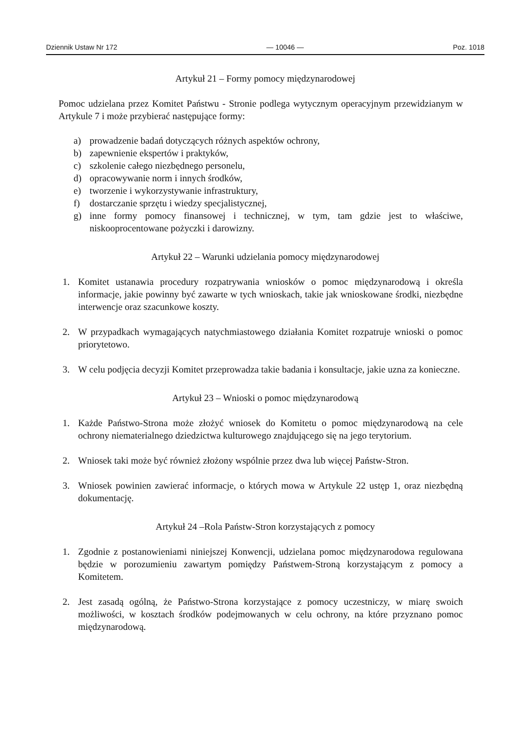Dziennik Ustaw Nr 172 — 10046 — Poz. 1018
Artykuł 21 – Formy pomocy międzynarodowej
Pomoc udzielana przez Komitet Państwu - Stronie podlega wytycznym operacyjnym przewidzianym w Artykule 7 i może przybierać następujące formy:
a) prowadzenie badań dotyczących różnych aspektów ochrony,
b) zapewnienie ekspertów i praktyków,
c) szkolenie całego niezbędnego personelu,
d) opracowywanie norm i innych środków,
e) tworzenie i wykorzystywanie infrastruktury,
f) dostarczanie sprzętu i wiedzy specjalistycznej,
g) inne formy pomocy finansowej i technicznej, w tym, tam gdzie jest to właściwe, niskooprocentowane pożyczki i darowizny.
Artykuł 22 – Warunki udzielania pomocy międzynarodowej
1. Komitet ustanawia procedury rozpatrywania wniosków o pomoc międzynarodową i określa informacje, jakie powinny być zawarte w tych wnioskach, takie jak wnioskowane środki, niezbędne interwencje oraz szacunkowe koszty.
2. W przypadkach wymagających natychmiastowego działania Komitet rozpatruje wnioski o pomoc priorytetowo.
3. W celu podjęcia decyzji Komitet przeprowadza takie badania i konsultacje, jakie uzna za konieczne.
Artykuł 23 – Wnioski o pomoc międzynarodową
1. Każde Państwo-Strona może złożyć wniosek do Komitetu o pomoc międzynarodową na cele ochrony niematerialnego dziedzictwa kulturowego znajdującego się na jego terytorium.
2. Wniosek taki może być również złożony wspólnie przez dwa lub więcej Państw-Stron.
3. Wniosek powinien zawierać informacje, o których mowa w Artykule 22 ustęp 1, oraz niezbędną dokumentację.
Artykuł 24 –Rola Państw-Stron korzystających z pomocy
1. Zgodnie z postanowieniami niniejszej Konwencji, udzielana pomoc międzynarodowa regulowana będzie w porozumieniu zawartym pomiędzy Państwem-Stroną korzystającym z pomocy a Komitetem.
2. Jest zasadą ogólną, że Państwo-Strona korzystające z pomocy uczestniczy, w miarę swoich możliwości, w kosztach środków podejmowanych w celu ochrony, na które przyznano pomoc międzynarodową.